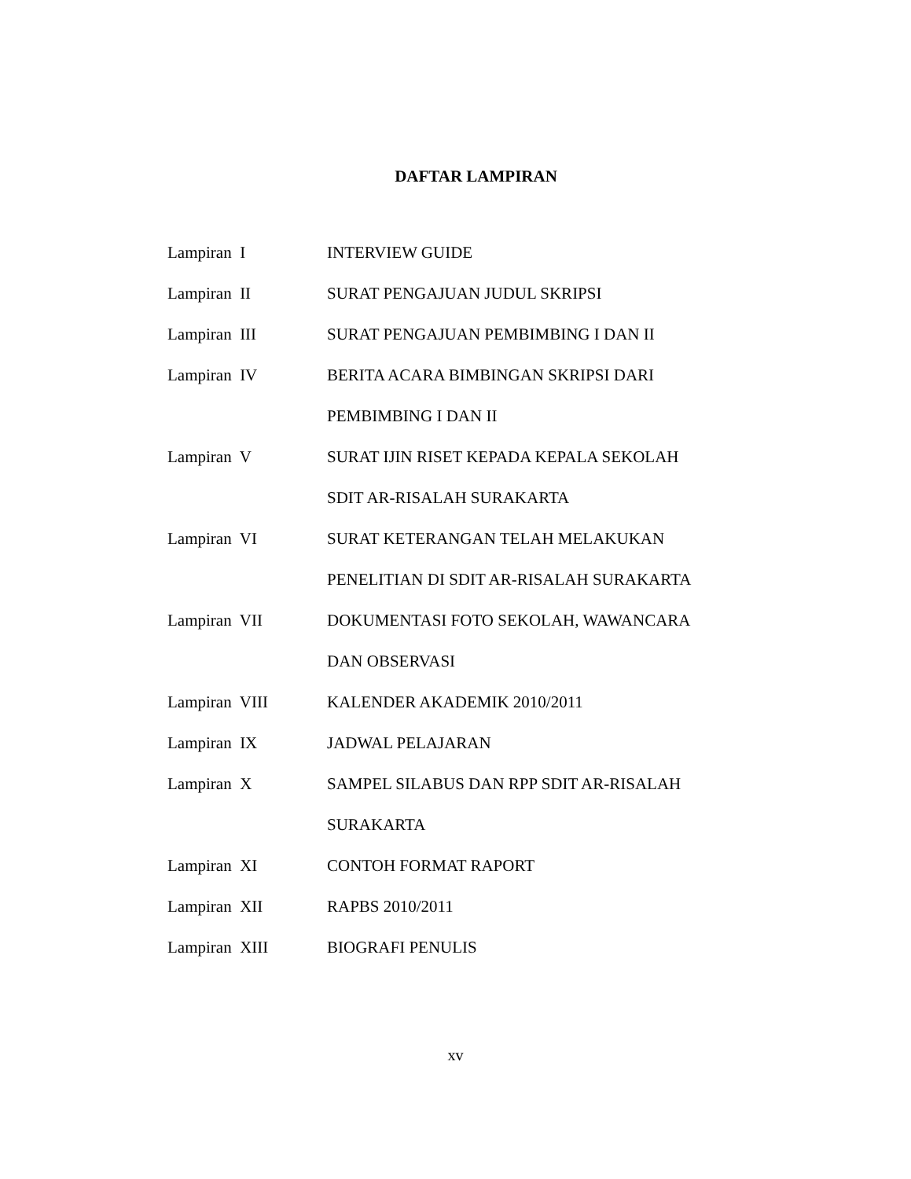DAFTAR LAMPIRAN
| Lampiran I | INTERVIEW GUIDE |
| Lampiran II | SURAT PENGAJUAN JUDUL SKRIPSI |
| Lampiran III | SURAT PENGAJUAN PEMBIMBING I DAN II |
| Lampiran IV | BERITA ACARA BIMBINGAN SKRIPSI DARI |
| | PEMBIMBING I DAN II |
| Lampiran V | SURAT IJIN RISET KEPADA KEPALA SEKOLAH |
| | SDIT AR-RISALAH SURAKARTA |
| Lampiran VI | SURAT KETERANGAN TELAH MELAKUKAN |
| | PENELITIAN DI SDIT AR-RISALAH SURAKARTA |
| Lampiran VII | DOKUMENTASI FOTO SEKOLAH, WAWANCARA |
| | DAN OBSERVASI |
| Lampiran VIII | KALENDER AKADEMIK 2010/2011 |
| Lampiran IX | JADWAL PELAJARAN |
| Lampiran X | SAMPEL SILABUS DAN RPP SDIT AR-RISALAH |
| | SURAKARTA |
| Lampiran XI | CONTOH FORMAT RAPORT |
| Lampiran XII | RAPBS 2010/2011 |
| Lampiran XIII | BIOGRAFI PENULIS |
xv